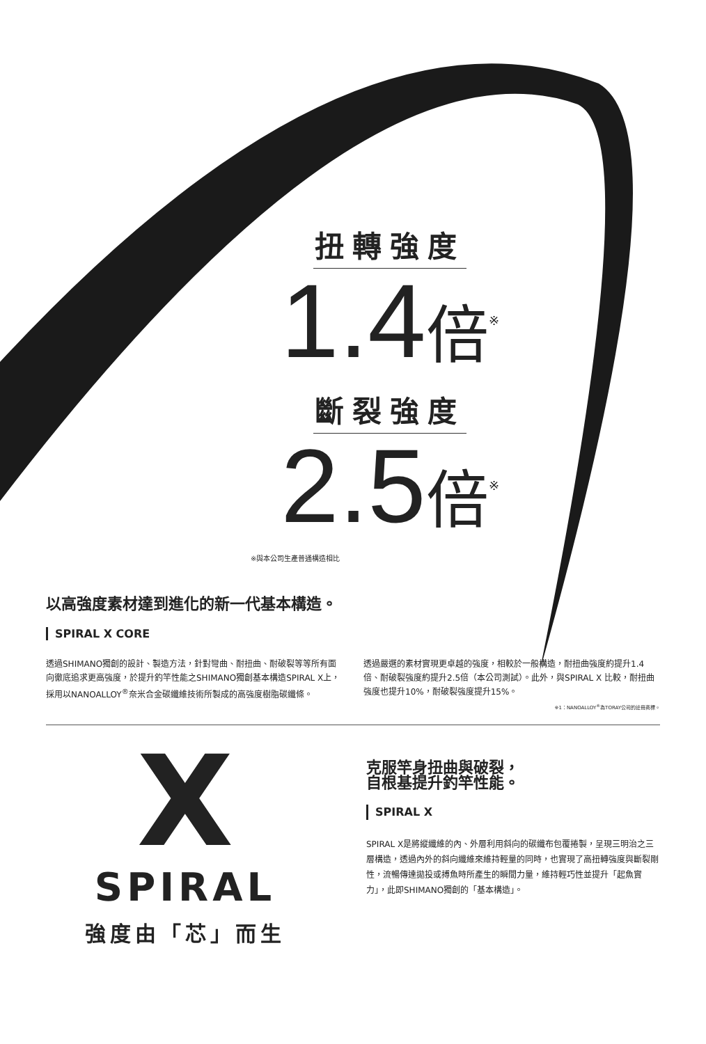扭轉強度
1.4倍<sup>※</sup>
斷裂強度
2.5倍<sup>※</sup>
※與本公司生產普通構造相比
以高強度素材達到進化的新一代基本構造。
SPIRAL X CORE
透過SHIMANO獨創的設計、製造方法，針對彎曲、耐扭曲、耐破裂等等所有面向徹底追求更高強度，於提升釣竿性能之SHIMANO獨創基本構造SPIRAL X上，採用以NANOALLOY<sup>®</sup>奈米合金碳纖維技術所製成的高強度樹脂碳纖條。
透過嚴選的素材實現更卓越的強度，相較於一般構造，耐扭曲強度約提升1.4倍、耐破裂強度約提升2.5倍（本公司測試）。此外，與SPIRAL X 比較，耐扭曲強度也提升10%，耐破裂強度提升15%。
※1：NANOALLOY<sup>®</sup>為TORAY公司的註冊商標。
X
SPIRAL
強度由「芯」而生
克服竿身扭曲與破裂，
自根基提升釣竿性能。
SPIRAL X
SPIRAL X是將縱纖維的內、外層利用斜向的碳纖布包覆捲製，呈現三明治之三層構造，透過內外的斜向纖維來維持輕量的同時，也實現了高扭轉強度與斷裂剛性，流暢傳達拋投或搏魚時所產生的瞬間力量，維持輕巧性並提升「起魚實力」，此即SHIMANO獨創的「基本構造」。